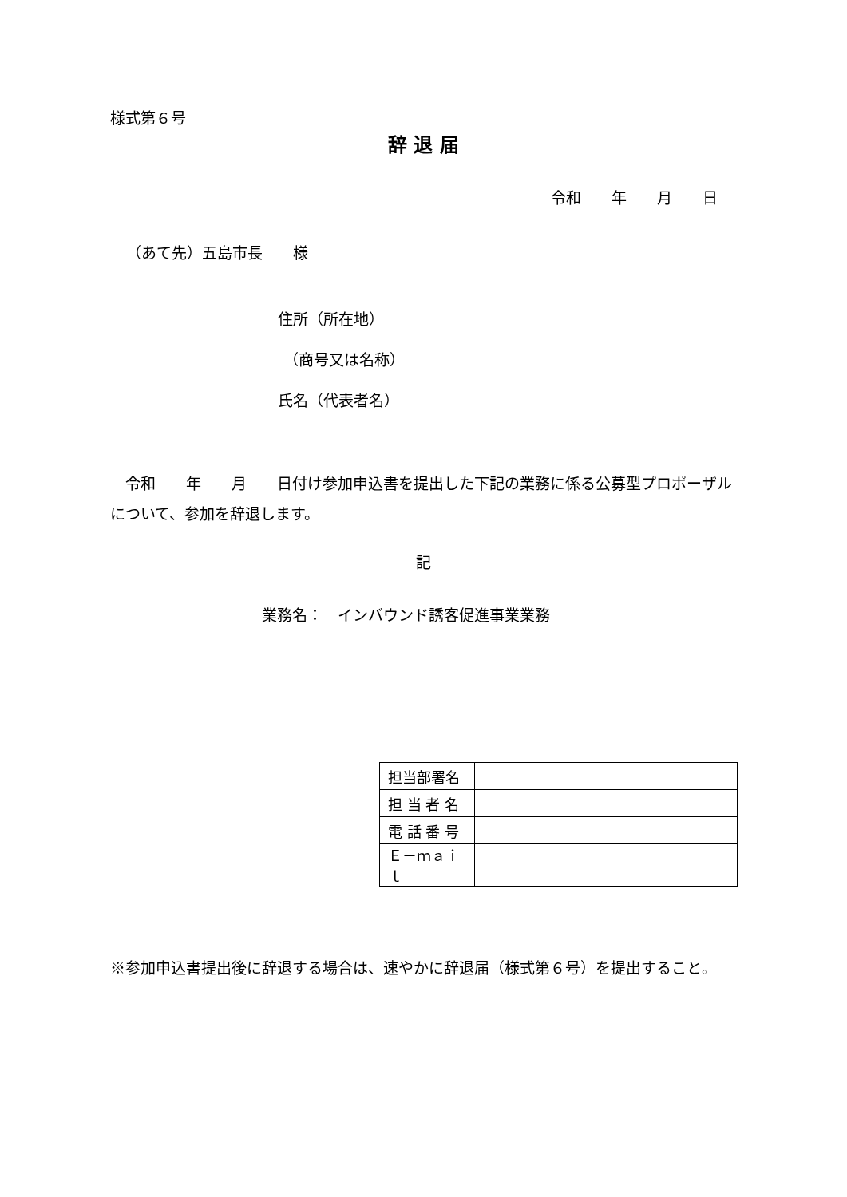様式第６号
辞 退 届
令和　　年　　月　　日
（あて先）五島市長　　様
住所（所在地）
（商号又は名称）
氏名（代表者名）
　令和　　年　　月　　日付け参加申込書を提出した下記の業務に係る公募型プロポーザルについて、参加を辞退します。
記
業務名：　インバウンド誘客促進事業業務
| 担当部署名 | |
| 担 当 者 名 | |
| 電 話 番 号 | |
| Ｅ－ｍａｉｌ | |
※参加申込書提出後に辞退する場合は、速やかに辞退届（様式第６号）を提出すること。